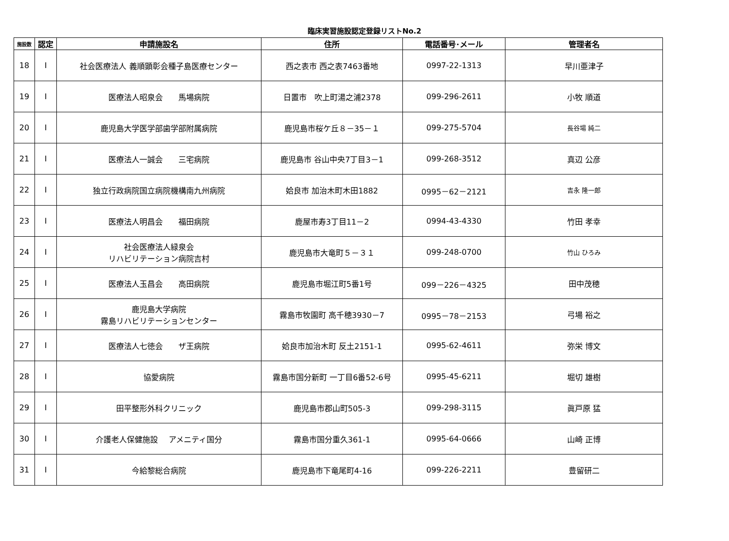臨床実習施設認定登録リストNo.2
| 施設数 | 認定 | 申請施設名 | 住所 | 電話番号･メール | 管理者名 |
| --- | --- | --- | --- | --- | --- |
| 18 | Ⅰ | 社会医療法人 義順顕彰会種子島医療センター | 西之表市 西之表7463番地 | 0997-22-1313 | 早川亜津子 |
| 19 | Ⅰ | 医療法人昭泉会 馬場病院 | 日置市 吹上町湯之浦2378 | 099-296-2611 | 小牧 順道 |
| 20 | Ⅰ | 鹿児島大学医学部歯学部附属病院 | 鹿児島市桜ケ丘８－35－１ | 099-275-5704 | 長谷場 純二 |
| 21 | Ⅰ | 医療法人一誠会 三宅病院 | 鹿児島市 谷山中央7丁目3－1 | 099-268-3512 | 真辺 公彦 |
| 22 | Ⅰ | 独立行政病院国立病院機構南九州病院 | 姶良市 加治木町木田1882 | 0995－62－2121 | 吉永 隆一郎 |
| 23 | Ⅰ | 医療法人明昌会 福田病院 | 鹿屋市寿3丁目11－2 | 0994-43-4330 | 竹田 孝幸 |
| 24 | Ⅰ | 社会医療法人緑泉会 リハビリテーション病院吉村 | 鹿児島市大竜町５－３１ | 099-248-0700 | 竹山 ひろみ |
| 25 | Ⅰ | 医療法人玉昌会 高田病院 | 鹿児島市堀江町5番1号 | 099－226－4325 | 田中茂穂 |
| 26 | Ⅰ | 鹿児島大学病院 霧島リハビリテーションセンター | 霧島市牧園町 高千穂3930－7 | 0995－78－2153 | 弓場 裕之 |
| 27 | Ⅰ | 医療法人七徳会 ザ王病院 | 姶良市加治木町 反土2151-1 | 0995-62-4611 | 弥栄 博文 |
| 28 | Ⅰ | 協愛病院 | 霧島市国分新町 一丁目6番52-6号 | 0995-45-6211 | 堀切 雄樹 |
| 29 | Ⅰ | 田平整形外科クリニック | 鹿児島市郡山町505-3 | 099-298-3115 | 眞戸原 猛 |
| 30 | Ⅰ | 介護老人保健施設 アメニティ国分 | 霧島市国分重久361-1 | 0995-64-0666 | 山崎 正博 |
| 31 | Ⅰ | 今給黎総合病院 | 鹿児島市下竜尾町4-16 | 099-226-2211 | 豊留研二 |